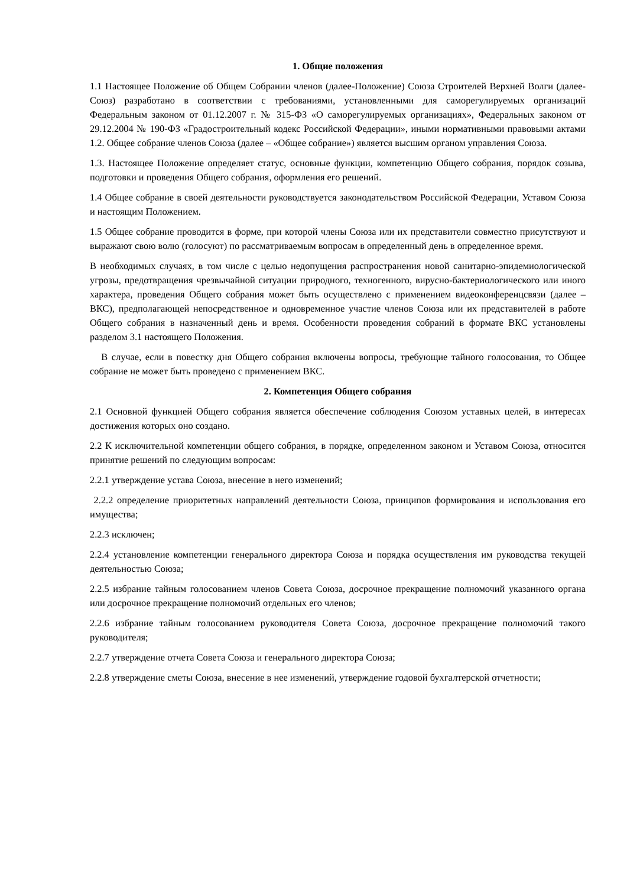1. Общие положения
1.1 Настоящее Положение об Общем Собрании членов (далее-Положение) Союза Строителей Верхней Волги (далее-Союз) разработано в соответствии с требованиями, установленными для саморегулируемых организаций Федеральным законом от 01.12.2007 г. № 315-ФЗ «О саморегулируемых организациях», Федеральных законом от 29.12.2004 № 190-ФЗ «Градостроительный кодекс Российской Федерации», иными нормативными правовыми актами 1.2. Общее собрание членов Союза (далее – «Общее собрание») является высшим органом управления Союза.
1.3. Настоящее Положение определяет статус, основные функции, компетенцию Общего собрания, порядок созыва, подготовки и проведения Общего собрания, оформления его решений.
1.4 Общее собрание в своей деятельности руководствуется законодательством Российской Федерации, Уставом Союза и настоящим Положением.
1.5 Общее собрание проводится в форме, при которой члены Союза или их представители совместно присутствуют и выражают свою волю (голосуют) по рассматриваемым вопросам в определенный день в определенное время.
В необходимых случаях, в том числе с целью недопущения распространения новой санитарно-эпидемиологической угрозы, предотвращения чрезвычайной ситуации природного, техногенного, вирусно-бактериологического или иного характера, проведения Общего собрания может быть осуществлено с применением видеоконференцсвязи (далее –ВКС), предполагающей непосредственное и одновременное участие членов Союза или их представителей в работе Общего собрания в назначенный день и время. Особенности проведения собраний в формате ВКС установлены разделом 3.1 настоящего Положения.
В случае, если в повестку дня Общего собрания включены вопросы, требующие тайного голосования, то Общее собрание не может быть проведено с применением ВКС.
2. Компетенция Общего собрания
2.1 Основной функцией Общего собрания является обеспечение соблюдения Союзом уставных целей, в интересах достижения которых оно создано.
2.2 К исключительной компетенции общего собрания, в порядке, определенном законом и Уставом Союза, относится принятие решений по следующим вопросам:
2.2.1 утверждение устава Союза, внесение в него изменений;
2.2.2 определение приоритетных направлений деятельности Союза, принципов формирования и использования его имущества;
2.2.3 исключен;
2.2.4 установление компетенции генерального директора Союза и порядка осуществления им руководства текущей деятельностью Союза;
2.2.5 избрание тайным голосованием членов Совета Союза, досрочное прекращение полномочий указанного органа или досрочное прекращение полномочий отдельных его членов;
2.2.6 избрание тайным голосованием руководителя Совета Союза, досрочное прекращение полномочий такого руководителя;
2.2.7 утверждение отчета Совета Союза и генерального директора Союза;
2.2.8 утверждение сметы Союза, внесение в нее изменений, утверждение годовой бухгалтерской отчетности;